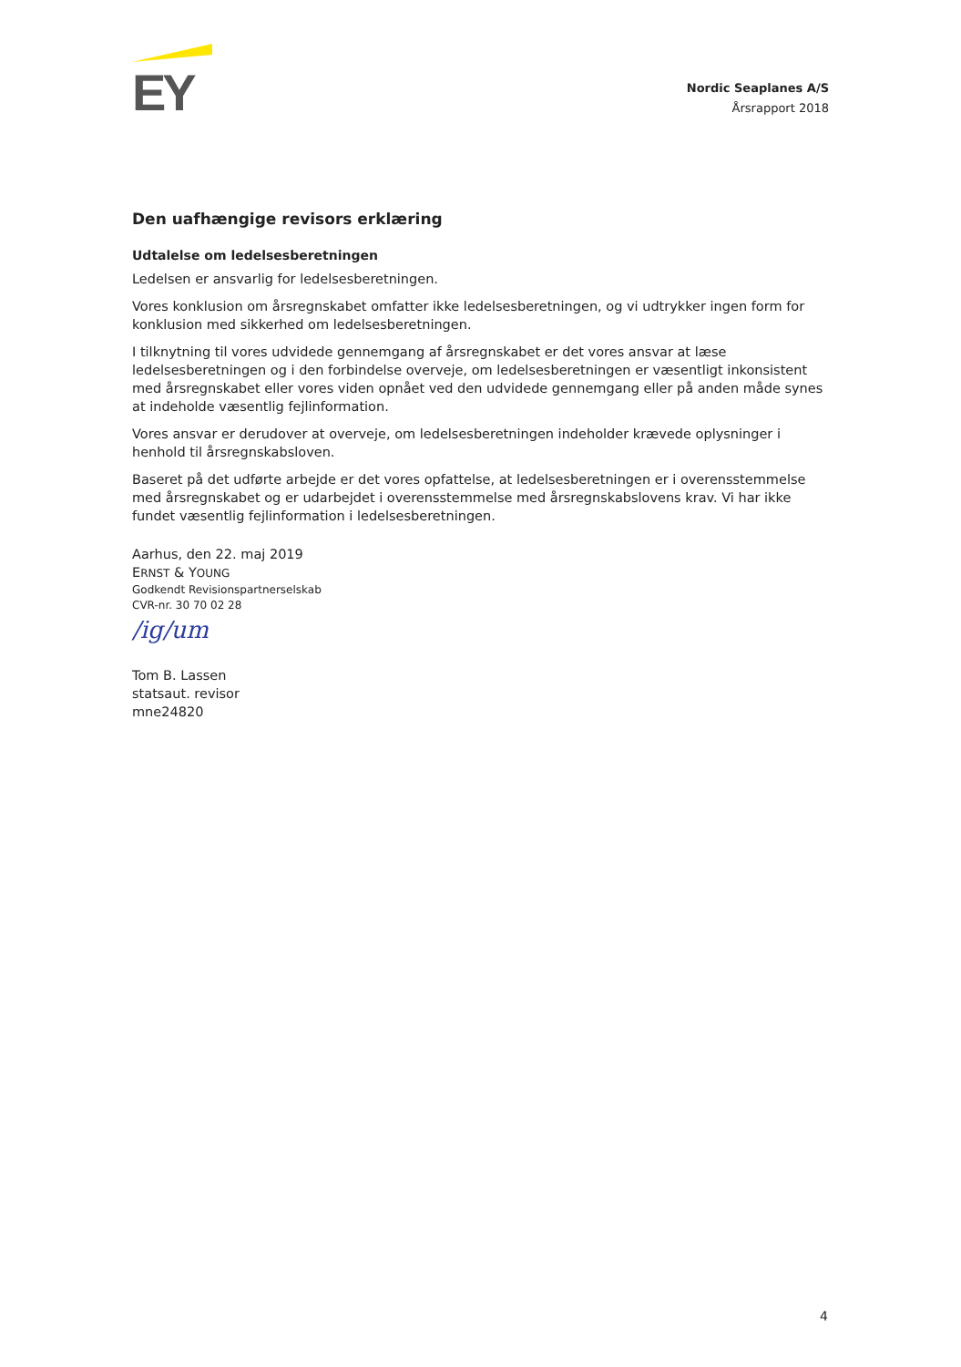EY
Nordic Seaplanes A/S
Årsrapport 2018
Den uafhængige revisors erklæring
Udtalelse om ledelsesberetningen
Ledelsen er ansvarlig for ledelsesberetningen.
Vores konklusion om årsregnskabet omfatter ikke ledelsesberetningen, og vi udtrykker ingen form for konklusion med sikkerhed om ledelsesberetningen.
I tilknytning til vores udvidede gennemgang af årsregnskabet er det vores ansvar at læse ledelsesberetningen og i den forbindelse overveje, om ledelsesberetningen er væsentligt inkonsistent med årsregnskabet eller vores viden opnået ved den udvidede gennemgang eller på anden måde synes at indeholde væsentlig fejlinformation.
Vores ansvar er derudover at overveje, om ledelsesberetningen indeholder krævede oplysninger i henhold til årsregnskabsloven.
Baseret på det udførte arbejde er det vores opfattelse, at ledelsesberetningen er i overensstemmelse med årsregnskabet og er udarbejdet i overensstemmelse med årsregnskabslovens krav. Vi har ikke fundet væsentlig fejlinformation i ledelsesberetningen.
Aarhus, den 22. maj 2019
ERNST & YOUNG
Godkendt Revisionspartnerselskab
CVR-nr. 30 70 02 28
/ig/um
Tom B. Lassen
statsaut. revisor
mne24820
4